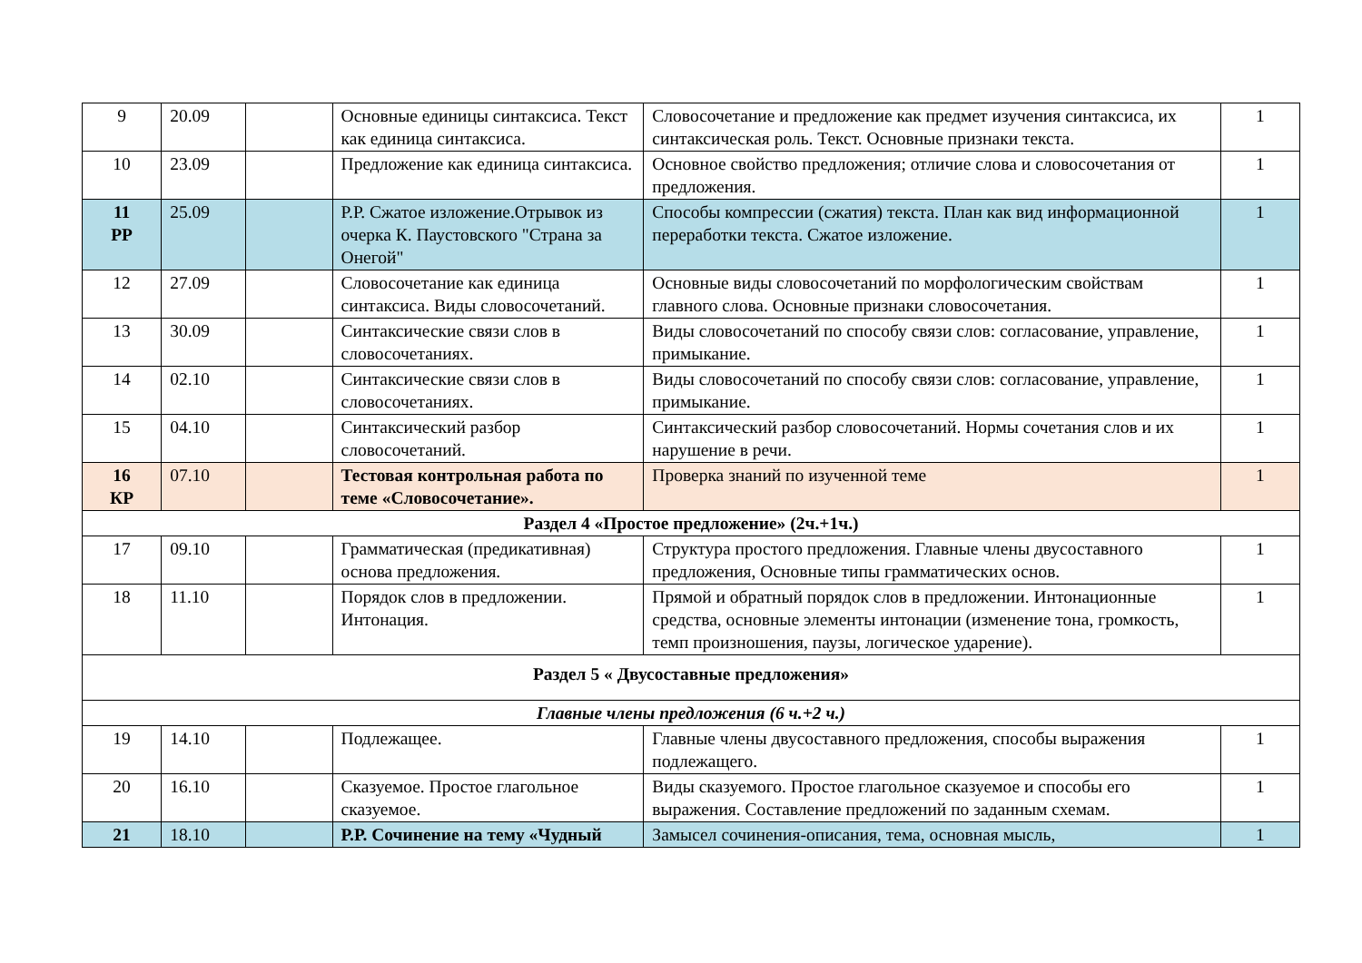| 9 | 20.09 | | Основные единицы синтаксиса. Текст как единица синтаксиса. | Словосочетание и предложение как предмет изучения синтаксиса, их синтаксическая роль. Текст. Основные признаки текста. | 1 |
| 10 | 23.09 | | Предложение как единица синтаксиса. | Основное свойство предложения; отличие слова и словосочетания от предложения. | 1 |
| 11 РР | 25.09 | | Р.Р. Сжатое изложение.Отрывок из очерка К. Паустовского "Страна за Онегой" | Способы компрессии (сжатия) текста. План как вид информационной переработки текста. Сжатое изложение. | 1 |
| 12 | 27.09 | | Словосочетание как единица синтаксиса. Виды словосочетаний. | Основные виды словосочетаний по морфологическим свойствам главного слова. Основные признаки словосочетания. | 1 |
| 13 | 30.09 | | Синтаксические связи слов в словосочетаниях. | Виды словосочетаний по способу связи слов: согласование, управление, примыкание. | 1 |
| 14 | 02.10 | | Синтаксические связи слов в словосочетаниях. | Виды словосочетаний по способу связи слов: согласование, управление, примыкание. | 1 |
| 15 | 04.10 | | Синтаксический разбор словосочетаний. | Синтаксический разбор словосочетаний. Нормы сочетания слов и их нарушение в речи. | 1 |
| 16 КР | 07.10 | | Тестовая контрольная работа по теме «Словосочетание». | Проверка знаний по изученной теме | 1 |
| Раздел 4 «Простое предложение» (2ч.+1ч.) | | | | | |
| 17 | 09.10 | | Грамматическая (предикативная) основа предложения. | Структура простого предложения. Главные члены двусоставного предложения, Основные типы грамматических основ. | 1 |
| 18 | 11.10 | | Порядок слов в предложении. Интонация. | Прямой и обратный порядок слов в предложении. Интонационные средства, основные элементы интонации (изменение тона, громкость, темп произношения, паузы, логическое ударение). | 1 |
| Раздел 5 « Двусоставные предложения» | | | | | |
| Главные члены предложения (6 ч.+2 ч.) | | | | | |
| 19 | 14.10 | | Подлежащее. | Главные члены двусоставного предложения, способы выражения подлежащего. | 1 |
| 20 | 16.10 | | Сказуемое. Простое глагольное сказуемое. | Виды сказуемого. Простое глагольное сказуемое и способы его выражения. Составление предложений по заданным схемам. | 1 |
| 21 | 18.10 | | Р.Р. Сочинение на тему «Чудный | Замысел сочинения-описания, тема, основная мысль, | 1 |